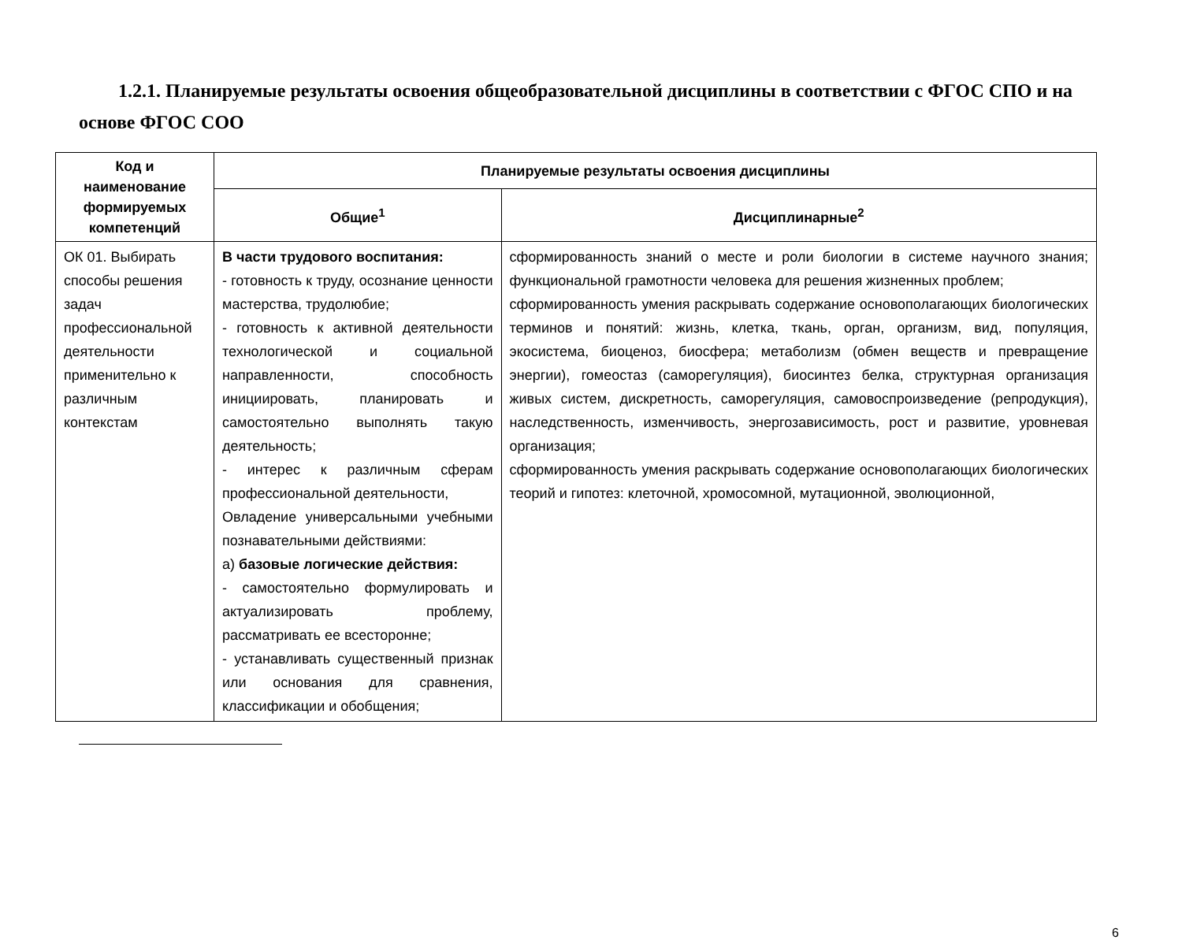1.2.1. Планируемые результаты освоения общеобразовательной дисциплины в соответствии с ФГОС СПО и на основе ФГОС СОО
| Код и наименование формируемых компетенций | Планируемые результаты освоения дисциплины | |
| --- | --- | --- |
| | Общие<sup>1</sup> | Дисциплинарные<sup>2</sup> |
| ОК 01. Выбирать способы решения задач профессиональной деятельности применительно к различным контекстам | В части трудового воспитания: - готовность к труду, осознание ценности мастерства, трудолюбие; - готовность к активной деятельности технологической и социальной направленности, способность инициировать, планировать и самостоятельно выполнять такую деятельность; - интерес к различным сферам профессиональной деятельности, Овладение универсальными учебными познавательными действиями: а) базовые логические действия: - самостоятельно формулировать и актуализировать проблему, рассматривать ее всесторонне; - устанавливать существенный признак или основания для сравнения, классификации и обобщения; | сформированность знаний о месте и роли биологии в системе научного знания; функциональной грамотности человека для решения жизненных проблем; сформированность умения раскрывать содержание основополагающих биологических терминов и понятий: жизнь, клетка, ткань, орган, организм, вид, популяция, экосистема, биоценоз, биосфера; метаболизм (обмен веществ и превращение энергии), гомеостаз (саморегуляция), биосинтез белка, структурная организация живых систем, дискретность, саморегуляция, самовоспроизведение (репродукция), наследственность, изменчивость, энергозависимость, рост и развитие, уровневая организация; сформированность умения раскрывать содержание основополагающих биологических теорий и гипотез: клеточной, хромосомной, мутационной, эволюционной, |
6